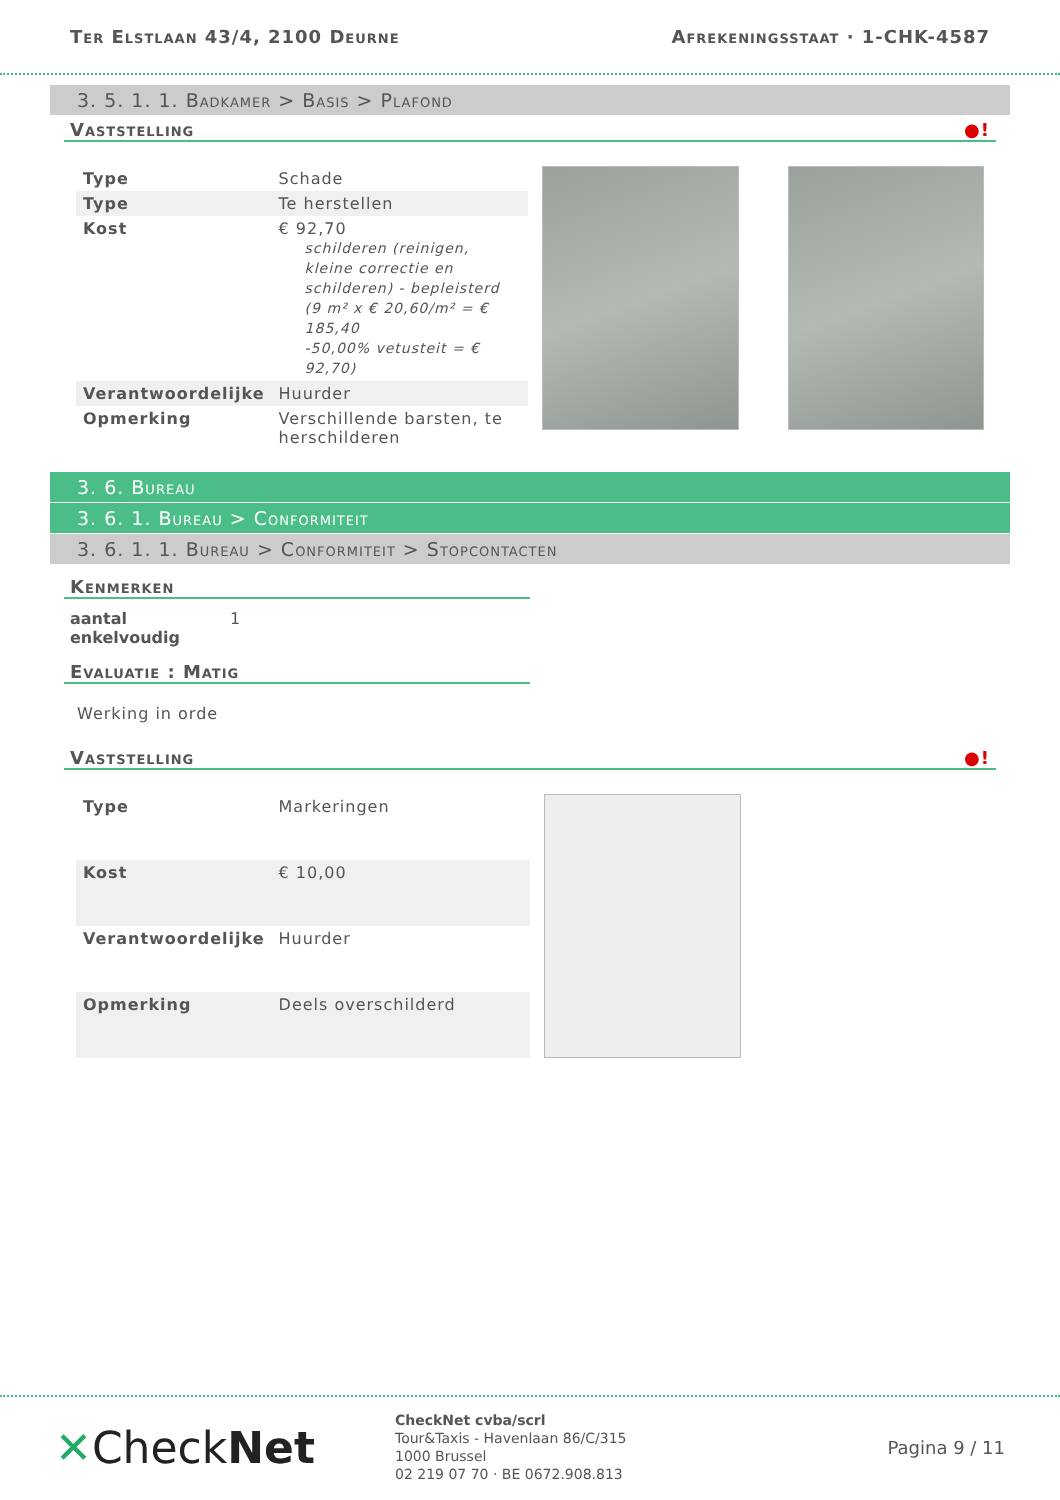Ter Elstlaan 43/4, 2100 Deurne Afrekeningsstaat · 1-CHK-4587
3. 5. 1. 1. Badkamer > Basis > Plafond
Vaststelling ●!
| Type | Schade |
| Type | Te herstellen |
| Kost | € 92,70 schilderen (reinigen, kleine correctie en schilderen) - bepleisterd (9 m² x € 20,60/m² = € 185,40 -50,00% vetusteit = € 92,70) |
| Verantwoordelijke | Huurder |
| Opmerking | Verschillende barsten, te herschilderen |
3. 6. Bureau
3. 6. 1. Bureau > Conformiteit
3. 6. 1. 1. Bureau > Conformiteit > Stopcontacten
Kenmerken
aantal enkelvoudig 1
Evaluatie : Matig
Werking in orde
Vaststelling ●!
| Type | Markeringen |
| Kost | € 10,00 |
| Verantwoordelijke | Huurder |
| Opmerking | Deels overschilderd |
✕CheckNet
CheckNet cvba/scrl
Tour&Taxis - Havenlaan 86/C/315
1000 Brussel
02 219 07 70 · BE 0672.908.813
Pagina 9 / 11